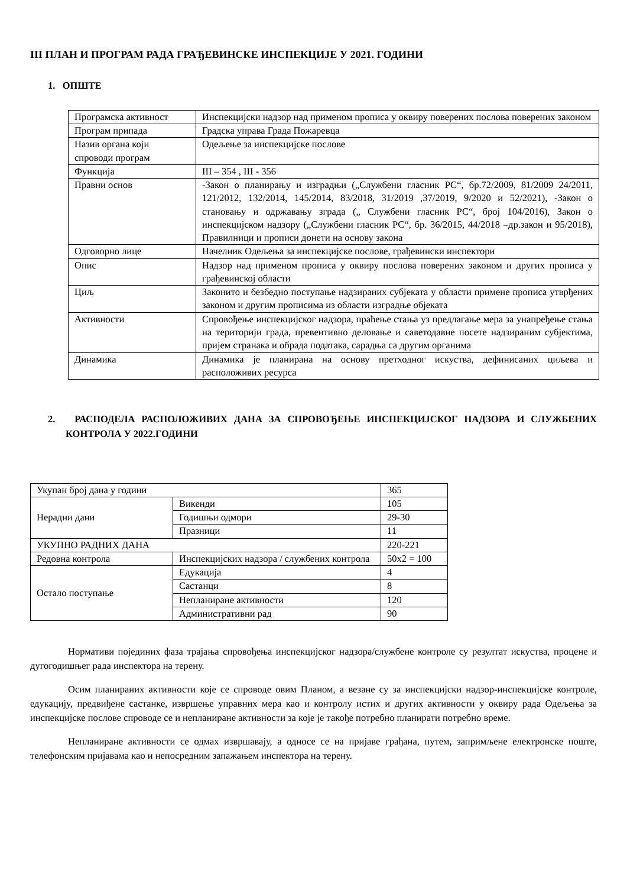III ПЛАН И ПРОГРАМ РАДА ГРАЂЕВИНСКЕ ИНСПЕКЦИЈЕ У 2021. ГОДИНИ
1. ОПШТЕ
| Програмска активност | Инспекцијски надзор над применом прописа у оквиру поверених послова поверених законом |
| Програм припада | Градска управа Града Пожаревца |
| Назив органа који спроводи програм | Одељење за инспекцијске послове |
| Функција | III – 354 , III - 356 |
| Правни основ | -Закон о планирању и изградњи („Службени гласник РС“, бр.72/2009, 81/2009 24/2011, 121/2012, 132/2014, 145/2014, 83/2018, 31/2019 ,37/2019, 9/2020 и 52/2021), -Закон о становању и одржавању зграда („ Службени гласник РС“, број 104/2016), Закон о инспекцијском надзору („Службени гласник РС“, бр. 36/2015, 44/2018 –др.закон и 95/2018), Правилници и прописи донети на основу закона |
| Одговорно лице | Начелник Одељења за инспекцијске послове, грађевински инспектори |
| Опис | Надзор над применом прописа у оквиру послова поверених законом и других прописа у грађевинској области |
| Циљ | Законито и безбедно поступање надзираних субјеката у области примене прописа утврђених законом и другим прописима из области изградње објеката |
| Активности | Спровођење инспекцијског надзора, праћење стања уз предлагање мера за унапређење стања на територији града, превентивно деловање и саветодавне посете надзираним субјектима, пријем странака и обрада података, сарадња са другим органима |
| Динамика | Динамика је планирана на основу претходног искуства, дефинисаних циљева и расположивих ресурса |
2. РАСПОДЕЛА РАСПОЛОЖИВИХ ДАНА ЗА СПРОВОЂЕЊЕ ИНСПЕКЦИЈСКОГ НАДЗОРА И СЛУЖБЕНИХ КОНТРОЛА У 2022.ГОДИНИ
| Укупан број дана у години | | 365 |
| Нерадни дани | Викенди | 105 |
| | Годишњи одмори | 29-30 |
| | Празници | 11 |
| УКУПНО РАДНИХ ДАНА | | 220-221 |
| Редовна контрола | Инспекцијских надзора / службених контрола | 50x2 = 100 |
| Остало поступање | Едукација | 4 |
| | Састанци | 8 |
| | Непланиране активности | 120 |
| | Административни рад | 90 |
Нормативи појединих фаза трајања спровођења инспекцијског надзора/службене контроле су резултат искуства, процене и дугогодишњег рада инспектора на терену.
Осим планираних активности које се спроводе овим Планом, а везане су за инспекцијски надзор-инспекцијске контроле, едукацију, предвиђене састанке, извршење управних мера као и контролу истих и других активности у оквиру рада Одељења за инспекцијске послове спроводе се и непланиране активности за које је такође потребно планирати потребно време.
Непланиране активности се одмах извршавају, а односе се на пријаве грађана, путем, запримљене електронске поште, телефонским пријавама као и непосредним запажањем инспектора на терену.